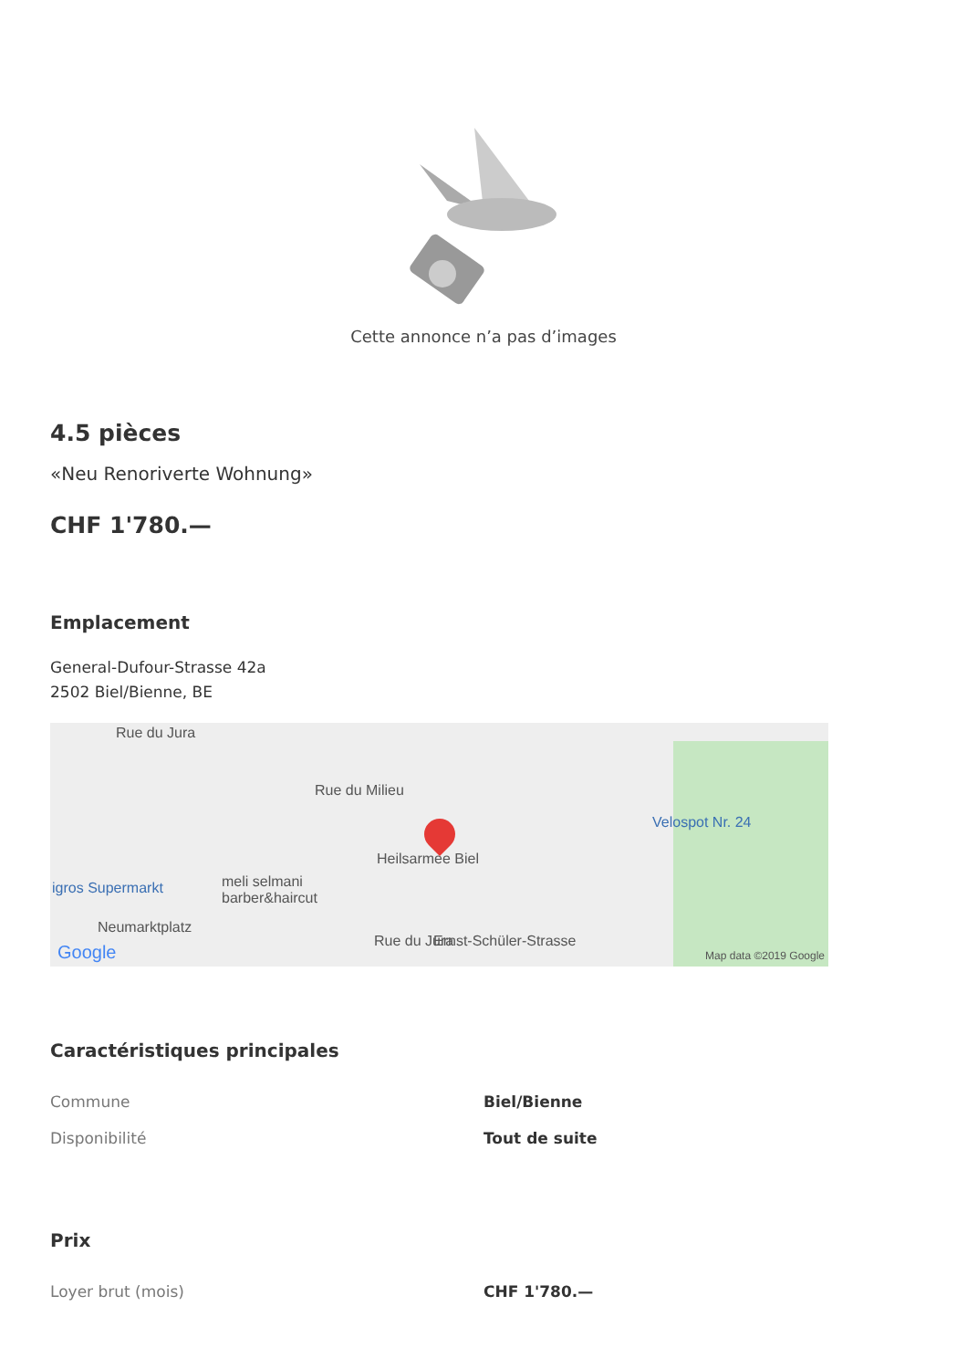Cette annonce n’a pas d’images
4.5 pièces
«Neu Renoriverte Wohnung»
CHF 1'780.—
Emplacement
General-Dufour-Strasse 42a
2502 Biel/Bienne, BE
Rue du Jura
Rue du Milieu
Heilsarmee Biel
Velospot Nr. 24
igros Supermarkt meli selmani
barber&haircut
Neumarktplatz
Rue du Jura Ernst-Schüler-Strasse
Google Map data ©2019 Google
Caractéristiques principales
| Commune | Biel/Bienne |
| Disponibilité | Tout de suite |
Prix
| Loyer brut (mois) | CHF 1'780.— |